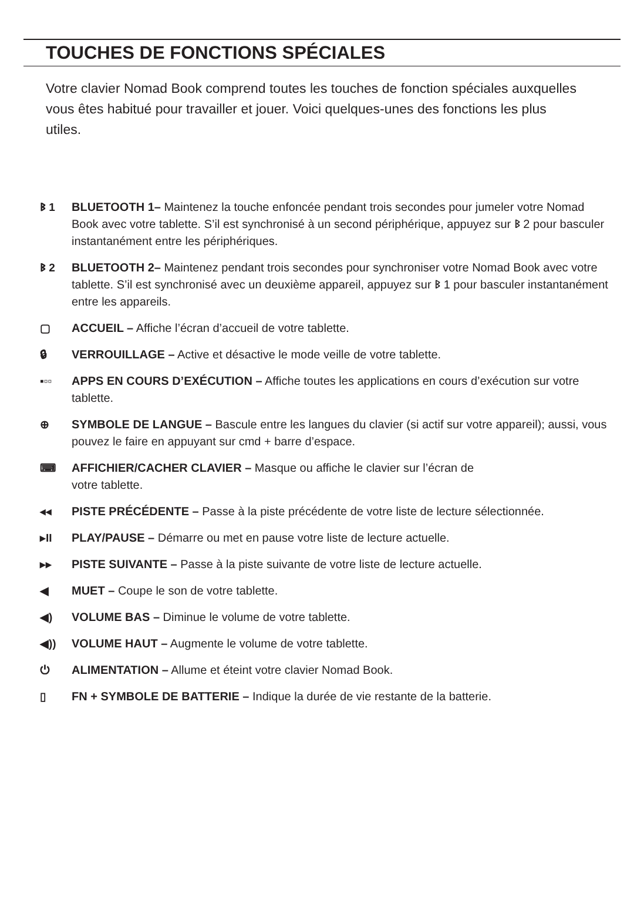TOUCHES DE FONCTIONS SPÉCIALES
Votre clavier Nomad Book comprend toutes les touches de fonction spéciales auxquelles vous êtes habitué pour travailler et jouer. Voici quelques-unes des fonctions les plus utiles.
ᛒ 1 BLUETOOTH 1– Maintenez la touche enfoncée pendant trois secondes pour jumeler votre Nomad Book avec votre tablette. S’il est synchronisé à un second périphérique, appuyez sur ᛒ 2 pour basculer instantanément entre les périphériques.
ᛒ 2 BLUETOOTH 2– Maintenez pendant trois secondes pour synchroniser votre Nomad Book avec votre tablette. S’il est synchronisé avec un deuxième appareil, appuyez sur ᛒ 1 pour basculer instantanément entre les appareils.
▢ ACCUEIL – Affiche l’écran d’accueil de votre tablette.
🔒︎ VERROUILLAGE – Active et désactive le mode veille de votre tablette.
▪▫▫ APPS EN COURS D’EXÉCUTION – Affiche toutes les applications en cours d’exécution sur votre tablette.
⊕ SYMBOLE DE LANGUE – Bascule entre les langues du clavier (si actif sur votre appareil); aussi, vous pouvez le faire en appuyant sur cmd + barre d’espace.
⌨ AFFICHIER/CACHER CLAVIER – Masque ou affiche le clavier sur l’écran de
votre tablette.
◂◂ PISTE PRÉCÉDENTE – Passe à la piste précédente de votre liste de lecture sélectionnée.
▸II PLAY/PAUSE – Démarre ou met en pause votre liste de lecture actuelle.
▸▸ PISTE SUIVANTE – Passe à la piste suivante de votre liste de lecture actuelle.
◀ MUET – Coupe le son de votre tablette.
◀) VOLUME BAS – Diminue le volume de votre tablette.
◀)) VOLUME HAUT – Augmente le volume de votre tablette.
⏻ ALIMENTATION – Allume et éteint votre clavier Nomad Book.
▯ FN + SYMBOLE DE BATTERIE – Indique la durée de vie restante de la batterie.